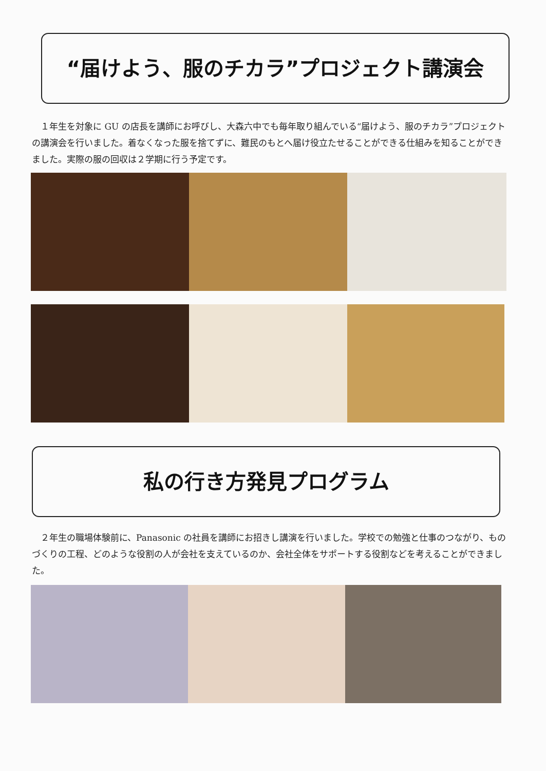“届けよう、服のチカラ”プロジェクト講演会
１年生を対象に GU の店長を講師にお呼びし、大森六中でも毎年取り組んでいる“届けよう、服のチカラ”プロジェクトの講演会を行いました。着なくなった服を捨てずに、難民のもとへ届け役立たせることができる仕組みを知ることができました。実際の服の回収は２学期に行う予定です。
私の行き方発見プログラム
２年生の職場体験前に、Panasonic の社員を講師にお招きし講演を行いました。学校での勉強と仕事のつながり、ものづくりの工程、どのような役割の人が会社を支えているのか、会社全体をサポートする役割などを考えることができました。